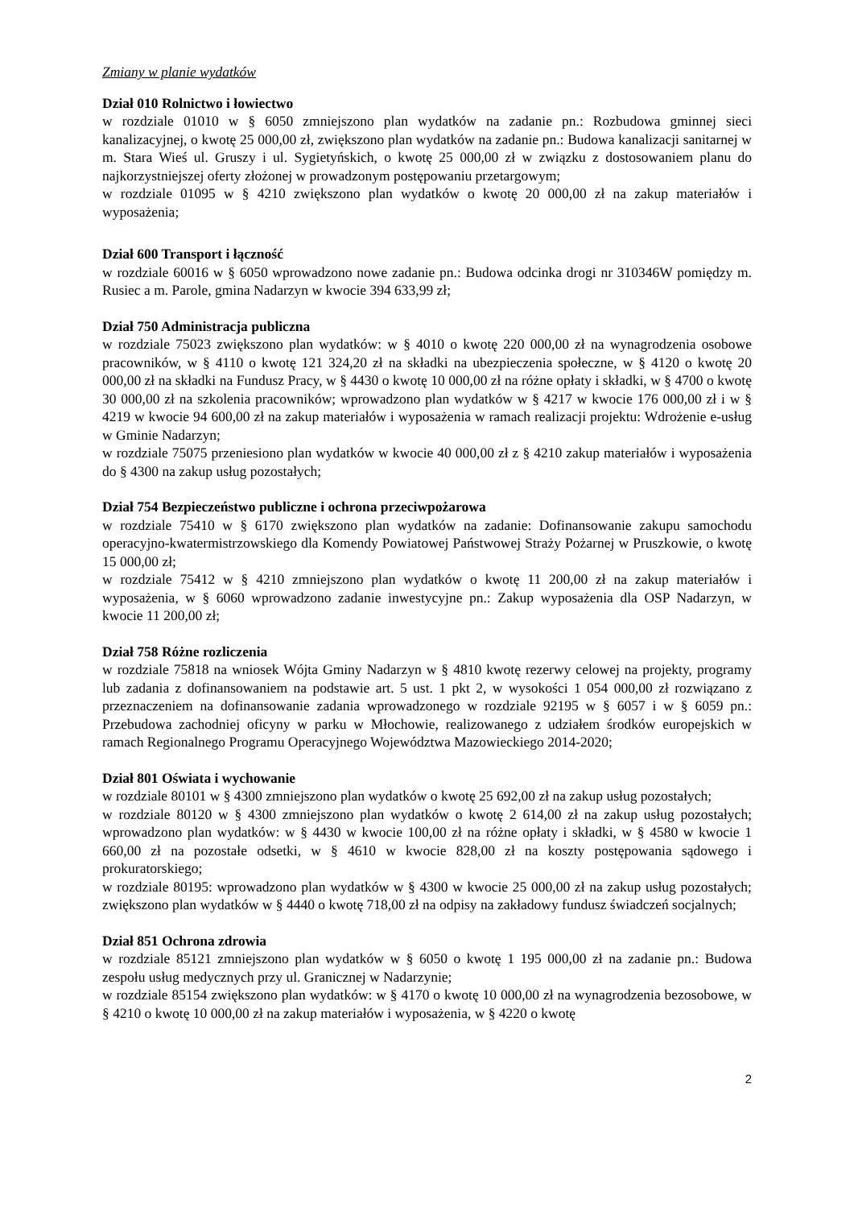Zmiany w planie wydatków
Dział 010 Rolnictwo i łowiectwo
w rozdziale 01010 w § 6050 zmniejszono plan wydatków na zadanie pn.: Rozbudowa gminnej sieci kanalizacyjnej, o kwotę 25 000,00 zł, zwiększono plan wydatków na zadanie pn.: Budowa kanalizacji sanitarnej w m. Stara Wieś ul. Gruszy i ul. Sygietyńskich, o kwotę 25 000,00 zł w związku z dostosowaniem planu do najkorzystniejszej oferty złożonej w prowadzonym postępowaniu przetargowym;
w rozdziale 01095 w § 4210 zwiększono plan wydatków o kwotę 20 000,00 zł na zakup materiałów i wyposażenia;
Dział 600 Transport i łączność
w rozdziale 60016 w § 6050 wprowadzono nowe zadanie pn.: Budowa odcinka drogi nr 310346W pomiędzy m. Rusiec a m. Parole, gmina Nadarzyn w kwocie 394 633,99 zł;
Dział 750 Administracja publiczna
w rozdziale 75023 zwiększono plan wydatków: w § 4010 o kwotę 220 000,00 zł na wynagrodzenia osobowe pracowników, w § 4110 o kwotę 121 324,20 zł na składki na ubezpieczenia społeczne, w § 4120 o kwotę 20 000,00 zł na składki na Fundusz Pracy, w § 4430 o kwotę 10 000,00 zł na różne opłaty i składki, w § 4700 o kwotę 30 000,00 zł na szkolenia pracowników; wprowadzono plan wydatków w § 4217 w kwocie 176 000,00 zł i w § 4219 w kwocie 94 600,00 zł na zakup materiałów i wyposażenia w ramach realizacji projektu: Wdrożenie e-usług w Gminie Nadarzyn;
w rozdziale 75075 przeniesiono plan wydatków w kwocie 40 000,00 zł z § 4210 zakup materiałów i wyposażenia do § 4300 na zakup usług pozostałych;
Dział 754 Bezpieczeństwo publiczne i ochrona przeciwpożarowa
w rozdziale 75410 w § 6170 zwiększono plan wydatków na zadanie: Dofinansowanie zakupu samochodu operacyjno-kwatermistrzowskiego dla Komendy Powiatowej Państwowej Straży Pożarnej w Pruszkowie, o kwotę 15 000,00 zł;
w rozdziale 75412 w § 4210 zmniejszono plan wydatków o kwotę 11 200,00 zł na zakup materiałów i wyposażenia, w § 6060 wprowadzono zadanie inwestycyjne pn.: Zakup wyposażenia dla OSP Nadarzyn, w kwocie 11 200,00 zł;
Dział 758 Różne rozliczenia
w rozdziale 75818 na wniosek Wójta Gminy Nadarzyn w § 4810 kwotę rezerwy celowej na projekty, programy lub zadania z dofinansowaniem na podstawie art. 5 ust. 1 pkt 2, w wysokości 1 054 000,00 zł rozwiązano z przeznaczeniem na dofinansowanie zadania wprowadzonego w rozdziale 92195 w § 6057 i w § 6059 pn.: Przebudowa zachodniej oficyny w parku w Młochowie, realizowanego z udziałem środków europejskich w ramach Regionalnego Programu Operacyjnego Województwa Mazowieckiego 2014-2020;
Dział 801 Oświata i wychowanie
w rozdziale 80101 w § 4300 zmniejszono plan wydatków o kwotę 25 692,00 zł na zakup usług pozostałych;
w rozdziale 80120 w § 4300 zmniejszono plan wydatków o kwotę 2 614,00 zł na zakup usług pozostałych; wprowadzono plan wydatków: w § 4430 w kwocie 100,00 zł na różne opłaty i składki, w § 4580 w kwocie 1 660,00 zł na pozostałe odsetki, w § 4610 w kwocie 828,00 zł na koszty postępowania sądowego i prokuratorskiego;
w rozdziale 80195: wprowadzono plan wydatków w § 4300 w kwocie 25 000,00 zł na zakup usług pozostałych; zwiększono plan wydatków w § 4440 o kwotę 718,00 zł na odpisy na zakładowy fundusz świadczeń socjalnych;
Dział 851 Ochrona zdrowia
w rozdziale 85121 zmniejszono plan wydatków w § 6050 o kwotę 1 195 000,00 zł na zadanie pn.: Budowa zespołu usług medycznych przy ul. Granicznej w Nadarzynie;
w rozdziale 85154 zwiększono plan wydatków: w § 4170 o kwotę 10 000,00 zł na wynagrodzenia bezosobowe, w § 4210 o kwotę 10 000,00 zł na zakup materiałów i wyposażenia, w § 4220 o kwotę
2